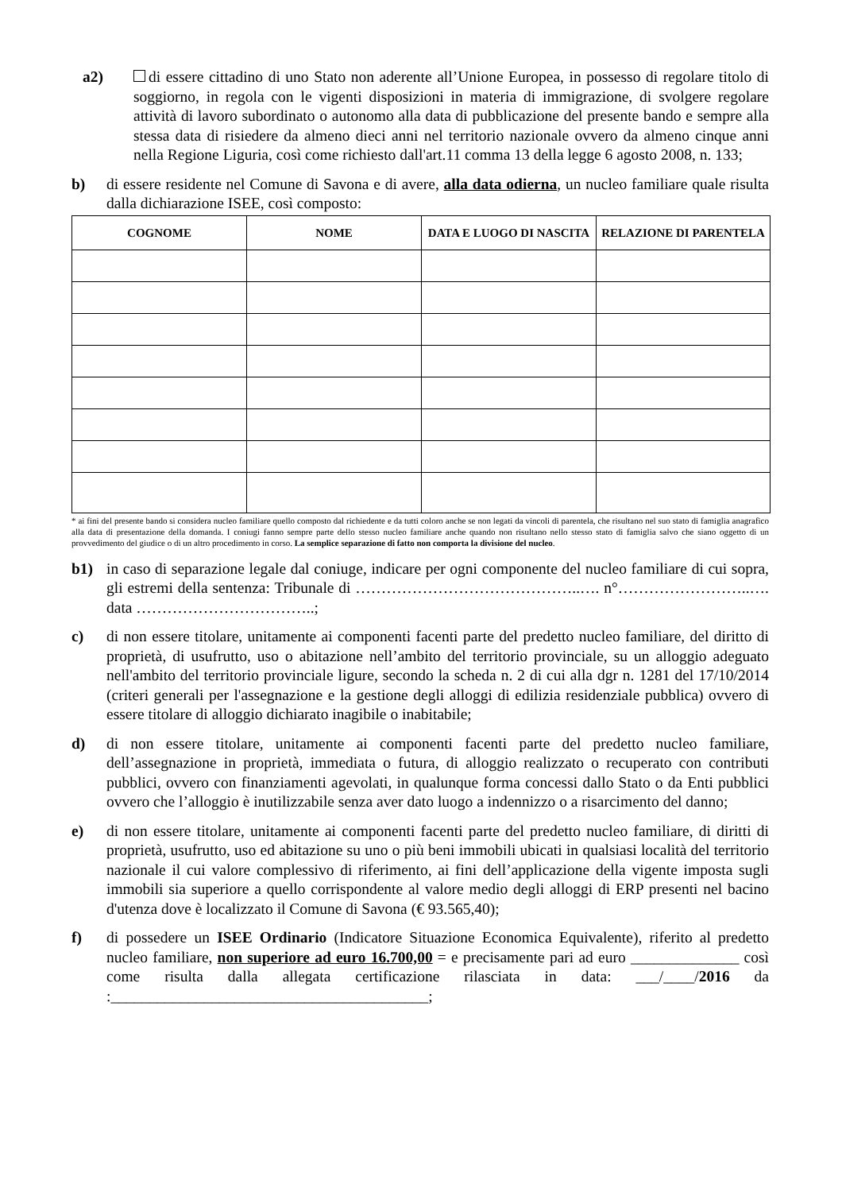a2) di essere cittadino di uno Stato non aderente all’Unione Europea, in possesso di regolare titolo di soggiorno, in regola con le vigenti disposizioni in materia di immigrazione, di svolgere regolare attività di lavoro subordinato o autonomo alla data di pubblicazione del presente bando e sempre alla stessa data di risiedere da almeno dieci anni nel territorio nazionale ovvero da almeno cinque anni nella Regione Liguria, così come richiesto dall'art.11 comma 13 della legge 6 agosto 2008, n. 133;
b) di essere residente nel Comune di Savona e di avere, alla data odierna, un nucleo familiare quale risulta dalla dichiarazione ISEE, così composto:
| COGNOME | NOME | DATA E LUOGO DI NASCITA | RELAZIONE DI PARENTELA |
| --- | --- | --- | --- |
* ai fini del presente bando si considera nucleo familiare quello composto dal richiedente e da tutti coloro anche se non legati da vincoli di parentela, che risultano nel suo stato di famiglia anagrafico alla data di presentazione della domanda. I coniugi fanno sempre parte dello stesso nucleo familiare anche quando non risultano nello stesso stato di famiglia salvo che siano oggetto di un provvedimento del giudice o di un altro procedimento in corso. La semplice separazione di fatto non comporta la divisione del nucleo.
b1) in caso di separazione legale dal coniuge, indicare per ogni componente del nucleo familiare di cui sopra, gli estremi della sentenza: Tribunale di ……………………………………..…. n°……………………..…. data ……………………………..;
c) di non essere titolare, unitamente ai componenti facenti parte del predetto nucleo familiare, del diritto di proprietà, di usufrutto, uso o abitazione nell’ambito del territorio provinciale, su un alloggio adeguato nell'ambito del territorio provinciale ligure, secondo la scheda n. 2 di cui alla dgr n. 1281 del 17/10/2014 (criteri generali per l'assegnazione e la gestione degli alloggi di edilizia residenziale pubblica) ovvero di essere titolare di alloggio dichiarato inagibile o inabitabile;
d) di non essere titolare, unitamente ai componenti facenti parte del predetto nucleo familiare, dell’assegnazione in proprietà, immediata o futura, di alloggio realizzato o recuperato con contributi pubblici, ovvero con finanziamenti agevolati, in qualunque forma concessi dallo Stato o da Enti pubblici ovvero che l’alloggio è inutilizzabile senza aver dato luogo a indennizzo o a risarcimento del danno;
e) di non essere titolare, unitamente ai componenti facenti parte del predetto nucleo familiare, di diritti di proprietà, usufrutto, uso ed abitazione su uno o più beni immobili ubicati in qualsiasi località del territorio nazionale il cui valore complessivo di riferimento, ai fini dell’applicazione della vigente imposta sugli immobili sia superiore a quello corrispondente al valore medio degli alloggi di ERP presenti nel bacino d'utenza dove è localizzato il Comune di Savona (€ 93.565,40);
f) di possedere un ISEE Ordinario (Indicatore Situazione Economica Equivalente), riferito al predetto nucleo familiare, non superiore ad euro 16.700,00 = e precisamente pari ad euro ______________ così come risulta dalla allegata certificazione rilasciata in data: ___/____/2016 da :_________________________________________;